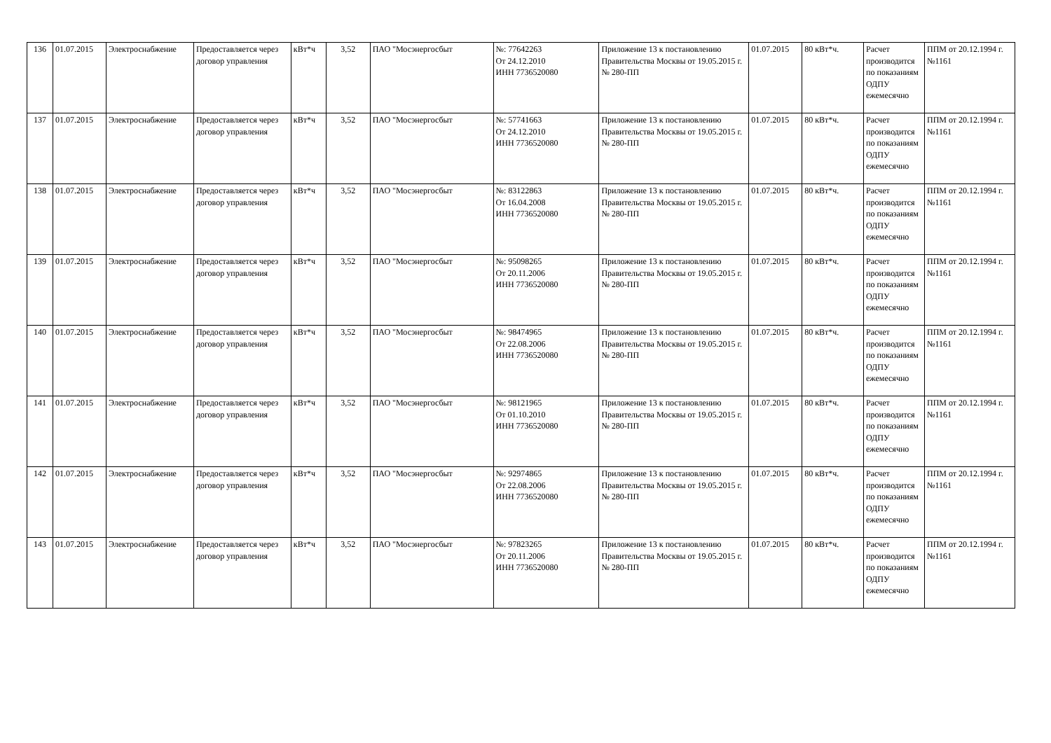| 136 | 01.07.2015 | Электроснабжение | Предоставляется через договор управления | кВт*ч | 3,52 | ПАО "Мосэнергосбыт | №: 77642263 От 24.12.2010 ИНН 7736520080 | Приложение 13 к постановлению Правительства Москвы от 19.05.2015 г. № 280-ПП | 01.07.2015 | 80 кВт*ч. | Расчет производится по показаниям ОДПУ ежемесячно | ППМ от 20.12.1994 г. №1161 |
| 137 | 01.07.2015 | Электроснабжение | Предоставляется через договор управления | кВт*ч | 3,52 | ПАО "Мосэнергосбыт | №: 57741663 От 24.12.2010 ИНН 7736520080 | Приложение 13 к постановлению Правительства Москвы от 19.05.2015 г. № 280-ПП | 01.07.2015 | 80 кВт*ч. | Расчет производится по показаниям ОДПУ ежемесячно | ППМ от 20.12.1994 г. №1161 |
| 138 | 01.07.2015 | Электроснабжение | Предоставляется через договор управления | кВт*ч | 3,52 | ПАО "Мосэнергосбыт | №: 83122863 От 16.04.2008 ИНН 7736520080 | Приложение 13 к постановлению Правительства Москвы от 19.05.2015 г. № 280-ПП | 01.07.2015 | 80 кВт*ч. | Расчет производится по показаниям ОДПУ ежемесячно | ППМ от 20.12.1994 г. №1161 |
| 139 | 01.07.2015 | Электроснабжение | Предоставляется через договор управления | кВт*ч | 3,52 | ПАО "Мосэнергосбыт | №: 95098265 От 20.11.2006 ИНН 7736520080 | Приложение 13 к постановлению Правительства Москвы от 19.05.2015 г. № 280-ПП | 01.07.2015 | 80 кВт*ч. | Расчет производится по показаниям ОДПУ ежемесячно | ППМ от 20.12.1994 г. №1161 |
| 140 | 01.07.2015 | Электроснабжение | Предоставляется через договор управления | кВт*ч | 3,52 | ПАО "Мосэнергосбыт | №: 98474965 От 22.08.2006 ИНН 7736520080 | Приложение 13 к постановлению Правительства Москвы от 19.05.2015 г. № 280-ПП | 01.07.2015 | 80 кВт*ч. | Расчет производится по показаниям ОДПУ ежемесячно | ППМ от 20.12.1994 г. №1161 |
| 141 | 01.07.2015 | Электроснабжение | Предоставляется через договор управления | кВт*ч | 3,52 | ПАО "Мосэнергосбыт | №: 98121965 От 01.10.2010 ИНН 7736520080 | Приложение 13 к постановлению Правительства Москвы от 19.05.2015 г. № 280-ПП | 01.07.2015 | 80 кВт*ч. | Расчет производится по показаниям ОДПУ ежемесячно | ППМ от 20.12.1994 г. №1161 |
| 142 | 01.07.2015 | Электроснабжение | Предоставляется через договор управления | кВт*ч | 3,52 | ПАО "Мосэнергосбыт | №: 92974865 От 22.08.2006 ИНН 7736520080 | Приложение 13 к постановлению Правительства Москвы от 19.05.2015 г. № 280-ПП | 01.07.2015 | 80 кВт*ч. | Расчет производится по показаниям ОДПУ ежемесячно | ППМ от 20.12.1994 г. №1161 |
| 143 | 01.07.2015 | Электроснабжение | Предоставляется через договор управления | кВт*ч | 3,52 | ПАО "Мосэнергосбыт | №: 97823265 От 20.11.2006 ИНН 7736520080 | Приложение 13 к постановлению Правительства Москвы от 19.05.2015 г. № 280-ПП | 01.07.2015 | 80 кВт*ч. | Расчет производится по показаниям ОДПУ ежемесячно | ППМ от 20.12.1994 г. №1161 |